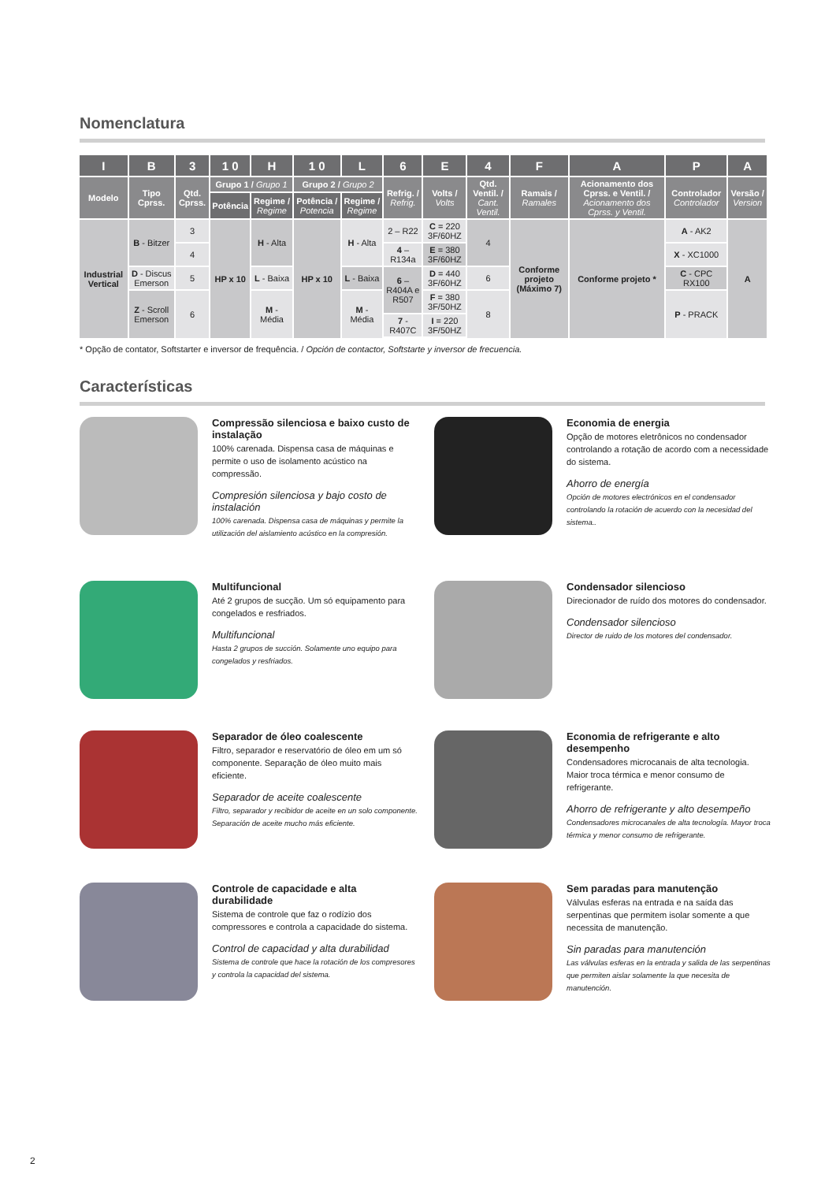Nomenclatura
| I | B | 3 | 1 0 | H | 1 0 | L | 6 | E | 4 | F | A | P | A |
| --- | --- | --- | --- | --- | --- | --- | --- | --- | --- | --- | --- | --- | --- |
| Modelo | Tipo Cprss. | Qtd. Cprss. | Grupo 1 / Grupo 1 | | Grupo 2 / Grupo 2 | | Refrig. / Refrig. | Volts / Volts | Qtd. Ventil. / Cant. Ventil. | Ramais / Ramales | Acionamento dos Cprss. e Ventil. / Acionamento dos Cprss. y Ventil. | Controlador Controlador | Versão / Version |
| | | | Potência | Regime / Regime | Potência / Potencia | Regime / Regime | | | | | | | |
| Industrial Vertical | B - Bitzer | 3 | HP x 10 | H - Alta | HP x 10 | H - Alta | 2 – R22 | C = 220 3F/60HZ | 4 | Conforme projeto (Máximo 7) | Conforme projeto * | A - AK2 | A |
| | | 4 | | | | | 4 – R134a | E = 380 3F/60HZ | | | | X - XC1000 | |
| | D - Discus Emerson | 5 | | L - Baixa | | L - Baixa | 6 – R404A e R507 | D = 440 3F/60HZ | 6 | | | C - CPC RX100 | |
| | Z - Scroll Emerson | 6 | | M - Média | | M - Média | | F = 380 3F/50HZ | 8 | | | P - PRACK | |
| | | | | | | | 7 - R407C | I = 220 3F/50HZ | | | | | |
* Opção de contator, Softstarter e inversor de frequência. / Opción de contactor, Softstarte y inversor de frecuencia.
Características
Compressão silenciosa e baixo custo de instalação
100% carenada. Dispensa casa de máquinas e permite o uso de isolamento acústico na compressão.
Compresión silenciosa y bajo costo de instalación
100% carenada. Dispensa casa de máquinas y permite la utilización del aislamiento acústico en la compresión.
Economia de energia
Opção de motores eletrônicos no condensador controlando a rotação de acordo com a necessidade do sistema.
Ahorro de energía
Opción de motores electrónicos en el condensador controlando la rotación de acuerdo con la necesidad del sistema..
Multifuncional
Até 2 grupos de sucção. Um só equipamento para congelados e resfriados.
Multifuncional
Hasta 2 grupos de succión. Solamente uno equipo para congelados y resfriados.
Condensador silencioso
Direcionador de ruído dos motores do condensador.
Condensador silencioso
Director de ruido de los motores del condensador.
Separador de óleo coalescente
Filtro, separador e reservatório de óleo em um só componente. Separação de óleo muito mais eficiente.
Separador de aceite coalescente
Filtro, separador y recibidor de aceite en un solo componente. Separación de aceite mucho más eficiente.
Economia de refrigerante e alto desempenho
Condensadores microcanais de alta tecnologia. Maior troca térmica e menor consumo de refrigerante.
Ahorro de refrigerante y alto desempeño
Condensadores microcanales de alta tecnología. Mayor troca térmica y menor consumo de refrigerante.
Controle de capacidade e alta durabilidade
Sistema de controle que faz o rodízio dos compressores e controla a capacidade do sistema.
Control de capacidad y alta durabilidad
Sistema de controle que hace la rotación de los compresores y controla la capacidad del sistema.
Sem paradas para manutenção
Válvulas esferas na entrada e na saída das serpentinas que permitem isolar somente a que necessita de manutenção.
Sin paradas para manutención
Las válvulas esferas en la entrada y salida de las serpentinas que permiten aislar solamente la que necesita de manutención.
2